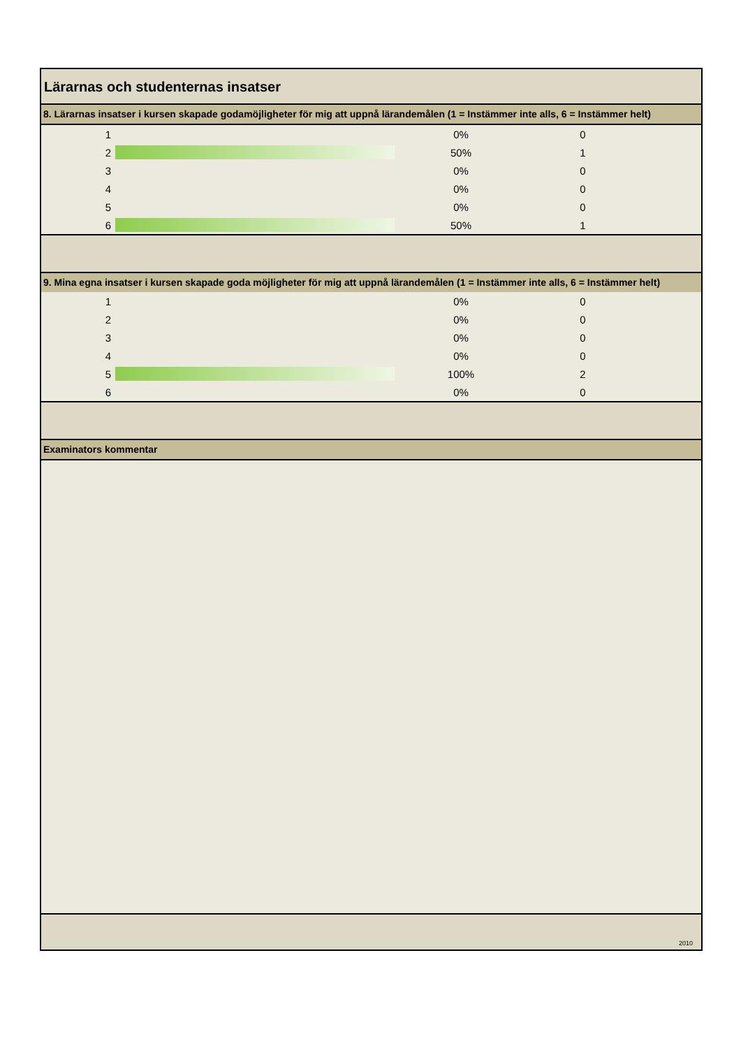Lärarnas och studenternas insatser
8. Lärarnas insatser i kursen skapade godamöjligheter för mig att uppnå lärandemålen (1 = Instämmer inte alls, 6 = Instämmer helt)
| 1 | | 0% | 0 |
| 2 | | 50% | 1 |
| 3 | | 0% | 0 |
| 4 | | 0% | 0 |
| 5 | | 0% | 0 |
| 6 | | 50% | 1 |
9. Mina egna insatser i kursen skapade goda möjligheter för mig att uppnå lärandemålen (1 = Instämmer inte alls, 6 = Instämmer helt)
| 1 | | 0% | 0 |
| 2 | | 0% | 0 |
| 3 | | 0% | 0 |
| 4 | | 0% | 0 |
| 5 | | 100% | 2 |
| 6 | | 0% | 0 |
Examinators kommentar
2010